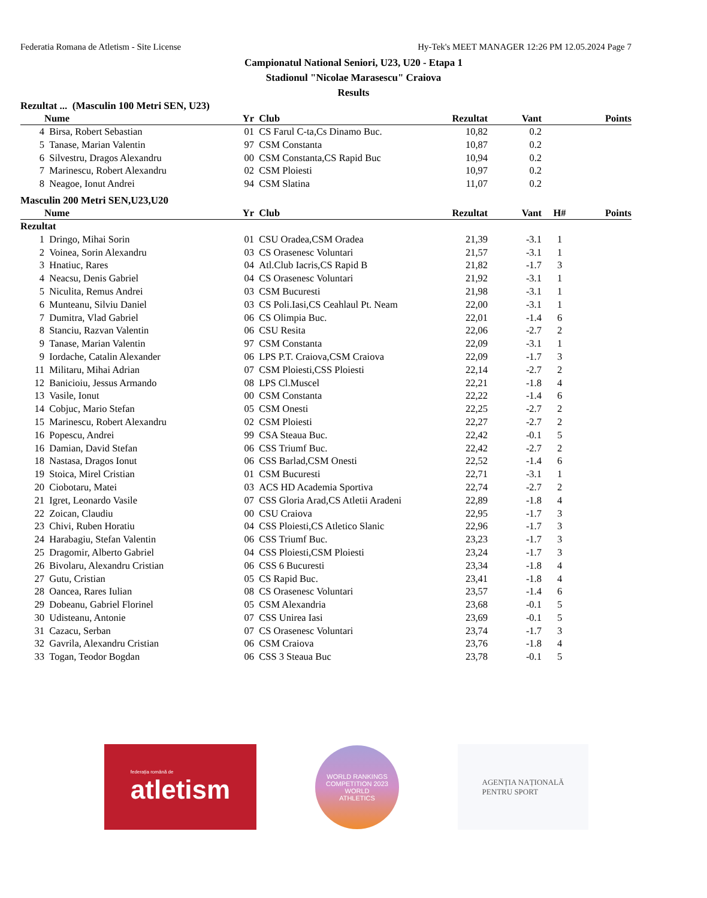Federatia Romana de Atletism - Site License Hy-Tek's MEET MANAGER 12:26 PM 12.05.2024 Page 7
Campionatul National Seniori, U23, U20 - Etapa 1
Stadionul "Nicolae Marasescu" Craiova
Results
Rezultat ... (Masculin 100 Metri SEN, U23)
| | Nume | Yr | Club | Rezultat | Vant | | Points |
| --- | --- | --- | --- | --- | --- | --- | --- |
| 4 | Birsa, Robert Sebastian | 01 | CS Farul C-ta,Cs Dinamo Buc. | 10,82 | 0.2 | | |
| 5 | Tanase, Marian Valentin | 97 | CSM Constanta | 10,87 | 0.2 | | |
| 6 | Silvestru, Dragos Alexandru | 00 | CSM Constanta,CS Rapid Buc | 10,94 | 0.2 | | |
| 7 | Marinescu, Robert Alexandru | 02 | CSM Ploiesti | 10,97 | 0.2 | | |
| 8 | Neagoe, Ionut Andrei | 94 | CSM Slatina | 11,07 | 0.2 | | |
Masculin 200 Metri SEN,U23,U20
| | Nume | Yr | Club | Rezultat | Vant | H# | Points |
| --- | --- | --- | --- | --- | --- | --- | --- |
| Rezultat | | | | | | | |
| 1 | Dringo, Mihai Sorin | 01 | CSU Oradea,CSM Oradea | 21,39 | -3.1 | 1 | |
| 2 | Voinea, Sorin Alexandru | 03 | CS Orasenesc Voluntari | 21,57 | -3.1 | 1 | |
| 3 | Hnatiuc, Rares | 04 | Atl.Club Iacris,CS Rapid B | 21,82 | -1.7 | 3 | |
| 4 | Neacsu, Denis Gabriel | 04 | CS Orasenesc Voluntari | 21,92 | -3.1 | 1 | |
| 5 | Niculita, Remus Andrei | 03 | CSM Bucuresti | 21,98 | -3.1 | 1 | |
| 6 | Munteanu, Silviu Daniel | 03 | CS Poli.Iasi,CS Ceahlaul Pt. Neam | 22,00 | -3.1 | 1 | |
| 7 | Dumitra, Vlad Gabriel | 06 | CS Olimpia Buc. | 22,01 | -1.4 | 6 | |
| 8 | Stanciu, Razvan Valentin | 06 | CSU Resita | 22,06 | -2.7 | 2 | |
| 9 | Tanase, Marian Valentin | 97 | CSM Constanta | 22,09 | -3.1 | 1 | |
| 9 | Iordache, Catalin Alexander | 06 | LPS P.T. Craiova,CSM Craiova | 22,09 | -1.7 | 3 | |
| 11 | Militaru, Mihai Adrian | 07 | CSM Ploiesti,CSS Ploiesti | 22,14 | -2.7 | 2 | |
| 12 | Banicioiu, Jessus Armando | 08 | LPS Cl.Muscel | 22,21 | -1.8 | 4 | |
| 13 | Vasile, Ionut | 00 | CSM Constanta | 22,22 | -1.4 | 6 | |
| 14 | Cobjuc, Mario Stefan | 05 | CSM Onesti | 22,25 | -2.7 | 2 | |
| 15 | Marinescu, Robert Alexandru | 02 | CSM Ploiesti | 22,27 | -2.7 | 2 | |
| 16 | Popescu, Andrei | 99 | CSA Steaua Buc. | 22,42 | -0.1 | 5 | |
| 16 | Damian, David Stefan | 06 | CSS Triumf Buc. | 22,42 | -2.7 | 2 | |
| 18 | Nastasa, Dragos Ionut | 06 | CSS Barlad,CSM Onesti | 22,52 | -1.4 | 6 | |
| 19 | Stoica, Mirel Cristian | 01 | CSM Bucuresti | 22,71 | -3.1 | 1 | |
| 20 | Ciobotaru, Matei | 03 | ACS HD Academia Sportiva | 22,74 | -2.7 | 2 | |
| 21 | Igret, Leonardo Vasile | 07 | CSS Gloria Arad,CS Atletii Aradeni | 22,89 | -1.8 | 4 | |
| 22 | Zoican, Claudiu | 00 | CSU Craiova | 22,95 | -1.7 | 3 | |
| 23 | Chivi, Ruben Horatiu | 04 | CSS Ploiesti,CS Atletico Slanic | 22,96 | -1.7 | 3 | |
| 24 | Harabagiu, Stefan Valentin | 06 | CSS Triumf Buc. | 23,23 | -1.7 | 3 | |
| 25 | Dragomir, Alberto Gabriel | 04 | CSS Ploiesti,CSM Ploiesti | 23,24 | -1.7 | 3 | |
| 26 | Bivolaru, Alexandru Cristian | 06 | CSS 6 Bucuresti | 23,34 | -1.8 | 4 | |
| 27 | Gutu, Cristian | 05 | CS Rapid Buc. | 23,41 | -1.8 | 4 | |
| 28 | Oancea, Rares Iulian | 08 | CS Orasenesc Voluntari | 23,57 | -1.4 | 6 | |
| 29 | Dobeanu, Gabriel Florinel | 05 | CSM Alexandria | 23,68 | -0.1 | 5 | |
| 30 | Udisteanu, Antonie | 07 | CSS Unirea Iasi | 23,69 | -0.1 | 5 | |
| 31 | Cazacu, Serban | 07 | CS Orasenesc Voluntari | 23,74 | -1.7 | 3 | |
| 32 | Gavrila, Alexandru Cristian | 06 | CSM Craiova | 23,76 | -1.8 | 4 | |
| 33 | Togan, Teodor Bogdan | 06 | CSS 3 Steaua Buc | 23,78 | -0.1 | 5 | |
federația română de
atletism
WORLD RANKINGS COMPETITION 2023
WORLD
ATHLETICS
AGENȚIA NAȚIONALĂ
PENTRU SPORT